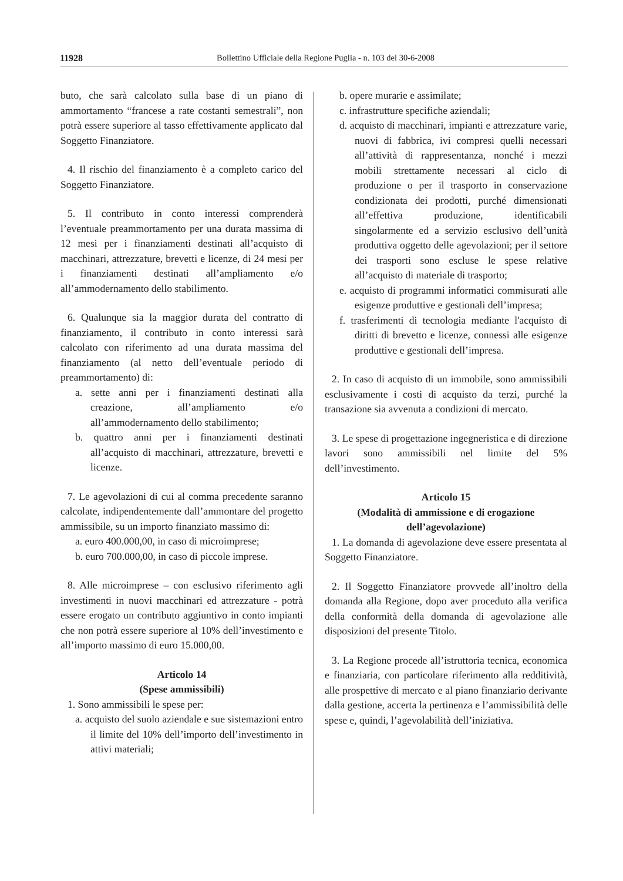11928 Bollettino Ufficiale della Regione Puglia - n. 103 del 30-6-2008
buto, che sarà calcolato sulla base di un piano di ammortamento “francese a rate costanti semestrali”, non potrà essere superiore al tasso effettivamente applicato dal Soggetto Finanziatore.
4. Il rischio del finanziamento è a completo carico del Soggetto Finanziatore.
5. Il contributo in conto interessi comprenderà l’eventuale preammortamento per una durata massima di 12 mesi per i finanziamenti destinati all’acquisto di macchinari, attrezzature, brevetti e licenze, di 24 mesi per i finanziamenti destinati all’ampliamento e/o all’ammodernamento dello stabilimento.
6. Qualunque sia la maggior durata del contratto di finanziamento, il contributo in conto interessi sarà calcolato con riferimento ad una durata massima del finanziamento (al netto dell’eventuale periodo di preammortamento) di:
a. sette anni per i finanziamenti destinati alla creazione, all’ampliamento e/o all’ammodernamento dello stabilimento;
b. quattro anni per i finanziamenti destinati all’acquisto di macchinari, attrezzature, brevetti e licenze.
7. Le agevolazioni di cui al comma precedente saranno calcolate, indipendentemente dall’ammontare del progetto ammissibile, su un importo finanziato massimo di:
a. euro 400.000,00, in caso di microimprese;
b. euro 700.000,00, in caso di piccole imprese.
8. Alle microimprese – con esclusivo riferimento agli investimenti in nuovi macchinari ed attrezzature - potrà essere erogato un contributo aggiuntivo in conto impianti che non potrà essere superiore al 10% dell’investimento e all’importo massimo di euro 15.000,00.
Articolo 14
(Spese ammissibili)
1. Sono ammissibili le spese per:
a. acquisto del suolo aziendale e sue sistemazioni entro il limite del 10% dell’importo dell’investimento in attivi materiali;
b. opere murarie e assimilate;
c. infrastrutture specifiche aziendali;
d. acquisto di macchinari, impianti e attrezzature varie, nuovi di fabbrica, ivi compresi quelli necessari all’attività di rappresentanza, nonché i mezzi mobili strettamente necessari al ciclo di produzione o per il trasporto in conservazione condizionata dei prodotti, purché dimensionati all’effettiva produzione, identificabili singolarmente ed a servizio esclusivo dell’unità produttiva oggetto delle agevolazioni; per il settore dei trasporti sono escluse le spese relative all’acquisto di materiale di trasporto;
e. acquisto di programmi informatici commisurati alle esigenze produttive e gestionali dell’impresa;
f. trasferimenti di tecnologia mediante l'acquisto di diritti di brevetto e licenze, connessi alle esigenze produttive e gestionali dell’impresa.
2. In caso di acquisto di un immobile, sono ammissibili esclusivamente i costi di acquisto da terzi, purché la transazione sia avvenuta a condizioni di mercato.
3. Le spese di progettazione ingegneristica e di direzione lavori sono ammissibili nel limite del 5% dell’investimento.
Articolo 15
(Modalità di ammissione e di erogazione dell’agevolazione)
1. La domanda di agevolazione deve essere presentata al Soggetto Finanziatore.
2. Il Soggetto Finanziatore provvede all’inoltro della domanda alla Regione, dopo aver proceduto alla verifica della conformità della domanda di agevolazione alle disposizioni del presente Titolo.
3. La Regione procede all’istruttoria tecnica, economica e finanziaria, con particolare riferimento alla redditività, alle prospettive di mercato e al piano finanziario derivante dalla gestione, accerta la pertinenza e l’ammissibilità delle spese e, quindi, l’agevolabilità dell’iniziativa.